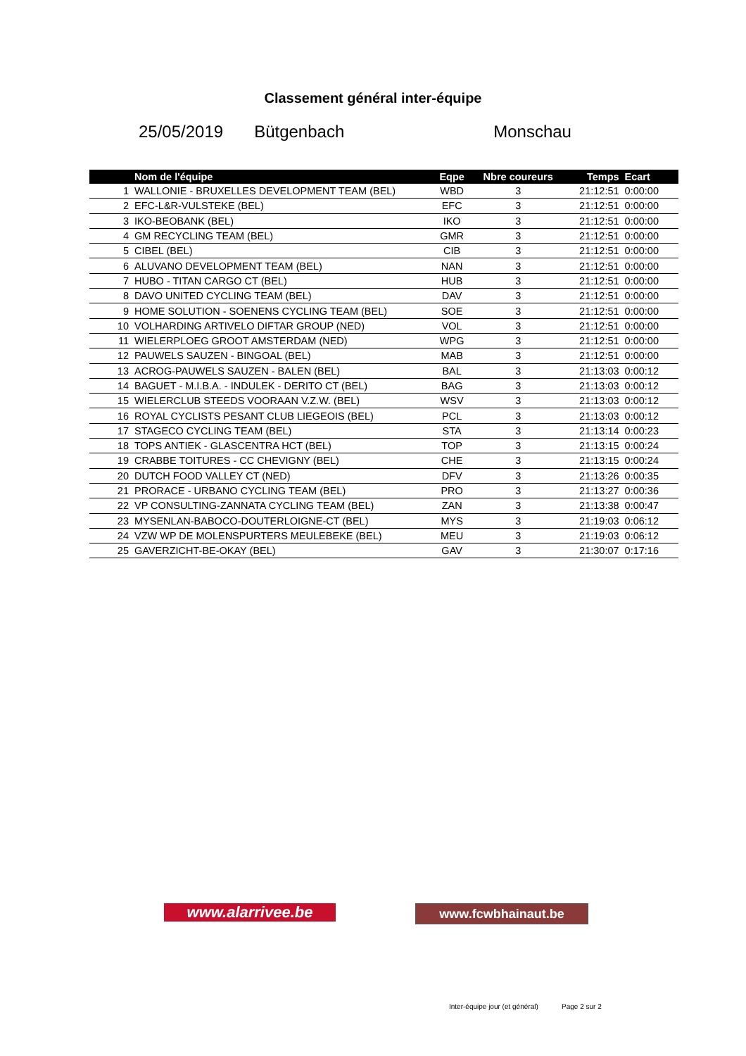Classement général inter-équipe
25/05/2019 Bütgenbach Monschau
| | Nom de l'équipe | Eqpe | Nbre coureurs | Temps | Ecart | |
| --- | --- | --- | --- | --- | --- | --- |
| 1 | WALLONIE - BRUXELLES DEVELOPMENT TEAM (BEL) | WBD | 3 | 21:12:51 | 0:00:00 | |
| 2 | EFC-L&R-VULSTEKE (BEL) | EFC | 3 | 21:12:51 | 0:00:00 | |
| 3 | IKO-BEOBANK (BEL) | IKO | 3 | 21:12:51 | 0:00:00 | |
| 4 | GM RECYCLING TEAM (BEL) | GMR | 3 | 21:12:51 | 0:00:00 | |
| 5 | CIBEL (BEL) | CIB | 3 | 21:12:51 | 0:00:00 | |
| 6 | ALUVANO DEVELOPMENT TEAM (BEL) | NAN | 3 | 21:12:51 | 0:00:00 | |
| 7 | HUBO - TITAN CARGO CT (BEL) | HUB | 3 | 21:12:51 | 0:00:00 | |
| 8 | DAVO UNITED CYCLING TEAM (BEL) | DAV | 3 | 21:12:51 | 0:00:00 | |
| 9 | HOME SOLUTION - SOENENS CYCLING TEAM (BEL) | SOE | 3 | 21:12:51 | 0:00:00 | |
| 10 | VOLHARDING ARTIVELO DIFTAR GROUP (NED) | VOL | 3 | 21:12:51 | 0:00:00 | |
| 11 | WIELERPLOEG GROOT AMSTERDAM (NED) | WPG | 3 | 21:12:51 | 0:00:00 | |
| 12 | PAUWELS SAUZEN - BINGOAL (BEL) | MAB | 3 | 21:12:51 | 0:00:00 | |
| 13 | ACROG-PAUWELS SAUZEN - BALEN (BEL) | BAL | 3 | 21:13:03 | 0:00:12 | |
| 14 | BAGUET - M.I.B.A. - INDULEK - DERITO CT (BEL) | BAG | 3 | 21:13:03 | 0:00:12 | |
| 15 | WIELERCLUB STEEDS VOORAAN V.Z.W. (BEL) | WSV | 3 | 21:13:03 | 0:00:12 | |
| 16 | ROYAL CYCLISTS PESANT CLUB LIEGEOIS (BEL) | PCL | 3 | 21:13:03 | 0:00:12 | |
| 17 | STAGECO CYCLING TEAM (BEL) | STA | 3 | 21:13:14 | 0:00:23 | |
| 18 | TOPS ANTIEK - GLASCENTRA HCT (BEL) | TOP | 3 | 21:13:15 | 0:00:24 | |
| 19 | CRABBE TOITURES - CC CHEVIGNY (BEL) | CHE | 3 | 21:13:15 | 0:00:24 | |
| 20 | DUTCH FOOD VALLEY CT (NED) | DFV | 3 | 21:13:26 | 0:00:35 | |
| 21 | PRORACE - URBANO CYCLING TEAM (BEL) | PRO | 3 | 21:13:27 | 0:00:36 | |
| 22 | VP CONSULTING-ZANNATA CYCLING TEAM (BEL) | ZAN | 3 | 21:13:38 | 0:00:47 | |
| 23 | MYSENLAN-BABOCO-DOUTERLOIGNE-CT (BEL) | MYS | 3 | 21:19:03 | 0:06:12 | |
| 24 | VZW WP DE MOLENSPURTERS MEULEBEKE (BEL) | MEU | 3 | 21:19:03 | 0:06:12 | |
| 25 | GAVERZICHT-BE-OKAY (BEL) | GAV | 3 | 21:30:07 | 0:17:16 | |
www.alarrivee.be www.fcwbhainaut.be
Inter-équipe jour (et général) Page 2 sur 2